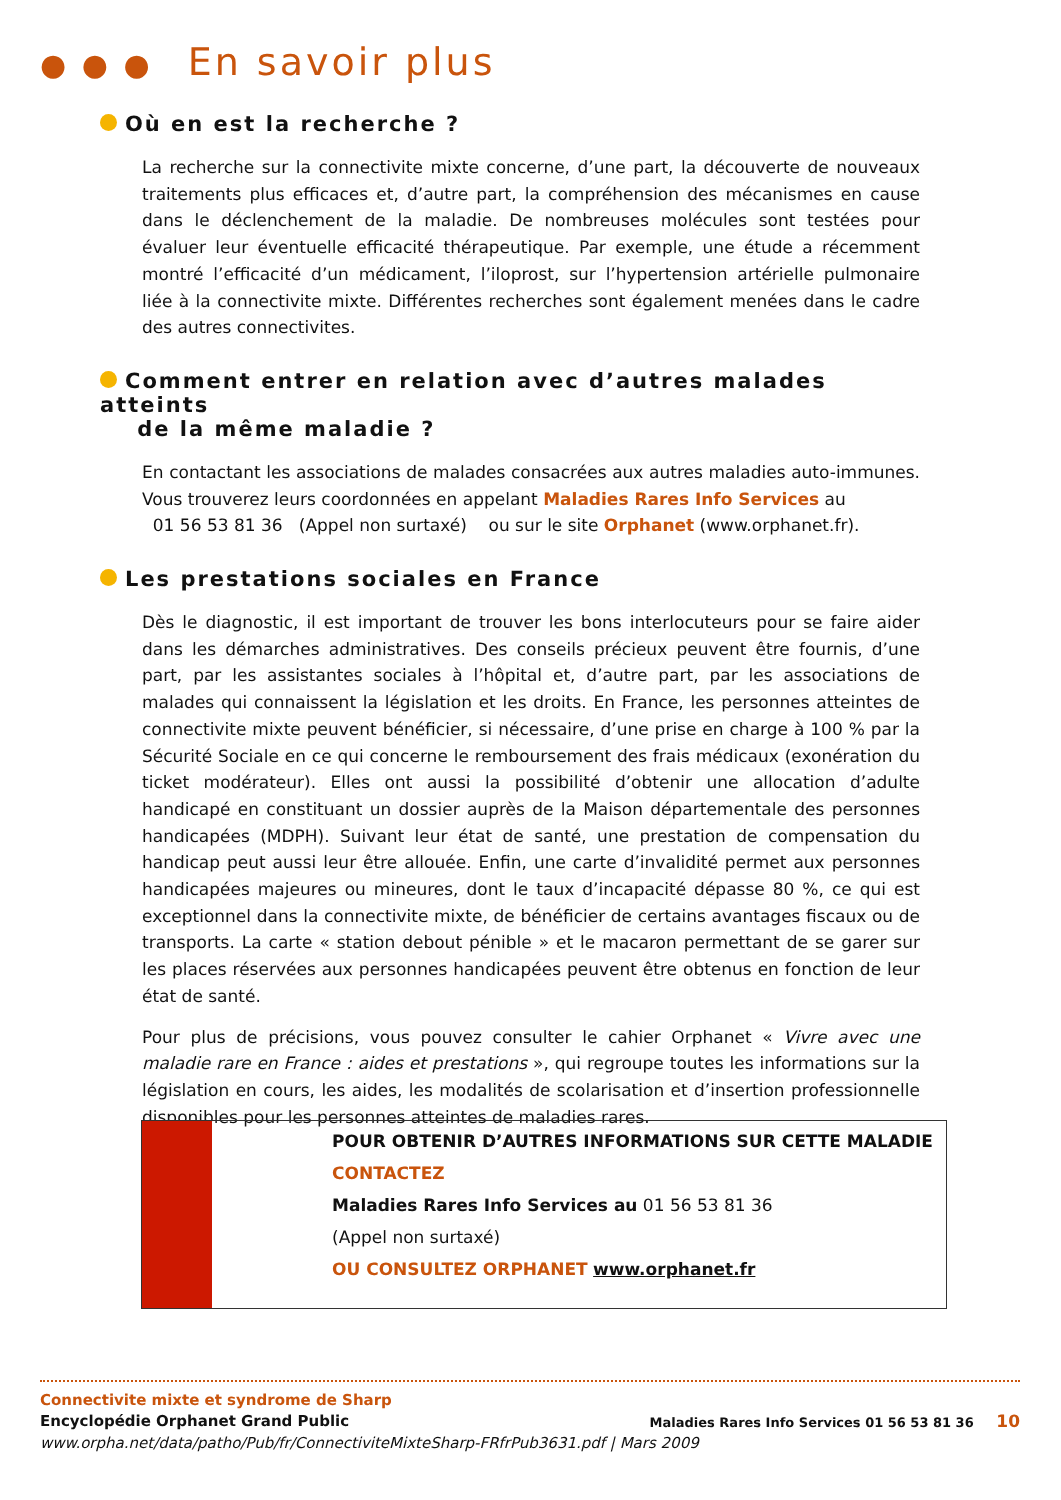● ● ● En savoir plus
Où en est la recherche ?
La recherche sur la connectivite mixte concerne, d’une part, la découverte de nouveaux traitements plus efficaces et, d’autre part, la compréhension des mécanismes en cause dans le déclenchement de la maladie. De nombreuses molécules sont testées pour évaluer leur éventuelle efficacité thérapeutique. Par exemple, une étude a récemment montré l’efficacité d’un médicament, l’iloprost, sur l’hypertension artérielle pulmonaire liée à la connectivite mixte. Différentes recherches sont également menées dans le cadre des autres connectivites.
Comment entrer en relation avec d’autres malades atteints
de la même maladie ?
En contactant les associations de malades consacrées aux autres maladies auto-immunes. Vous trouverez leurs coordonnées en appelant Maladies Rares Info Services au
01 56 53 81 36 (Appel non surtaxé) ou sur le site Orphanet (www.orphanet.fr).
Les prestations sociales en France
Dès le diagnostic, il est important de trouver les bons interlocuteurs pour se faire aider dans les démarches administratives. Des conseils précieux peuvent être fournis, d’une part, par les assistantes sociales à l’hôpital et, d’autre part, par les associations de malades qui connaissent la législation et les droits. En France, les personnes atteintes de connectivite mixte peuvent bénéficier, si nécessaire, d’une prise en charge à 100 % par la Sécurité Sociale en ce qui concerne le remboursement des frais médicaux (exonération du ticket modérateur). Elles ont aussi la possibilité d’obtenir une allocation d’adulte handicapé en constituant un dossier auprès de la Maison départementale des personnes handicapées (MDPH). Suivant leur état de santé, une prestation de compensation du handicap peut aussi leur être allouée. Enfin, une carte d’invalidité permet aux personnes handicapées majeures ou mineures, dont le taux d’incapacité dépasse 80 %, ce qui est exceptionnel dans la connectivite mixte, de bénéficier de certains avantages fiscaux ou de transports. La carte « station debout pénible » et le macaron permettant de se garer sur les places réservées aux personnes handicapées peuvent être obtenus en fonction de leur état de santé.
Pour plus de précisions, vous pouvez consulter le cahier Orphanet « Vivre avec une maladie rare en France : aides et prestations », qui regroupe toutes les informations sur la législation en cours, les aides, les modalités de scolarisation et d’insertion professionnelle disponibles pour les personnes atteintes de maladies rares.
POUR OBTENIR D’AUTRES INFORMATIONS SUR CETTE MALADIE
CONTACTEZ
Maladies Rares Info Services au 01 56 53 81 36
(Appel non surtaxé)
OU CONSULTEZ ORPHANET www.orphanet.fr
Connectivite mixte et syndrome de Sharp
Encyclopédie Orphanet Grand Public Maladies Rares Info Services 01 56 53 81 36 10
www.orpha.net/data/patho/Pub/fr/ConnectiviteMixteSharp-FRfrPub3631.pdf | Mars 2009